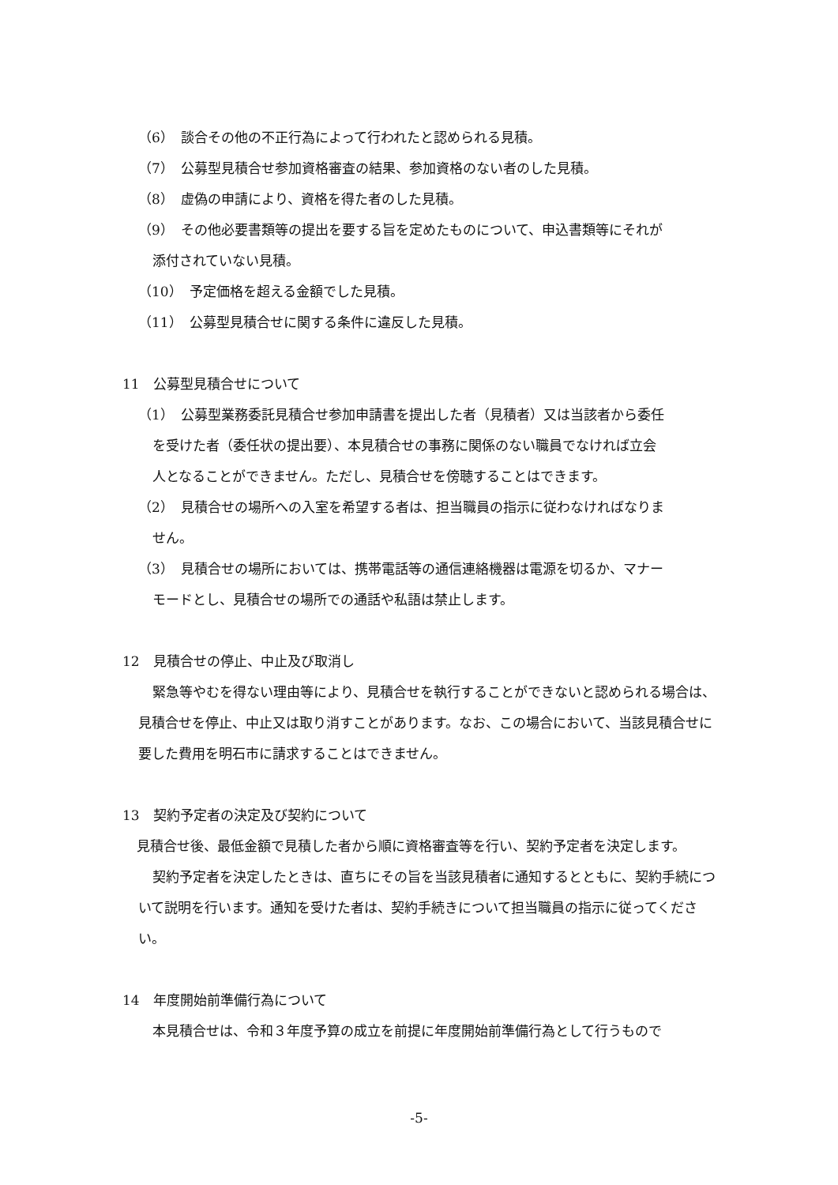（6）　談合その他の不正行為によって行われたと認められる見積。
（7）　公募型見積合せ参加資格審査の結果、参加資格のない者のした見積。
（8）　虚偽の申請により、資格を得た者のした見積。
（9）　その他必要書類等の提出を要する旨を定めたものについて、申込書類等にそれが
添付されていない見積。
（10）　予定価格を超える金額でした見積。
（11）　公募型見積合せに関する条件に違反した見積。
11　公募型見積合せについて
（1）　公募型業務委託見積合せ参加申請書を提出した者（見積者）又は当該者から委任
を受けた者（委任状の提出要）、本見積合せの事務に関係のない職員でなければ立会
人となることができません。ただし、見積合せを傍聴することはできます。
（2）　見積合せの場所への入室を希望する者は、担当職員の指示に従わなければなりま
せん。
（3）　見積合せの場所においては、携帯電話等の通信連絡機器は電源を切るか、マナー
モードとし、見積合せの場所での通話や私語は禁止します。
12　見積合せの停止、中止及び取消し
緊急等やむを得ない理由等により、見積合せを執行することができないと認められる場合は、見積合せを停止、中止又は取り消すことがあります。なお、この場合において、当該見積合せに要した費用を明石市に請求することはできません。
13　契約予定者の決定及び契約について
見積合せ後、最低金額で見積した者から順に資格審査等を行い、契約予定者を決定します。
契約予定者を決定したときは、直ちにその旨を当該見積者に通知するとともに、契約手続について説明を行います。通知を受けた者は、契約手続きについて担当職員の指示に従ってください。
14　年度開始前準備行為について
本見積合せは、令和３年度予算の成立を前提に年度開始前準備行為として行うもので
-5-